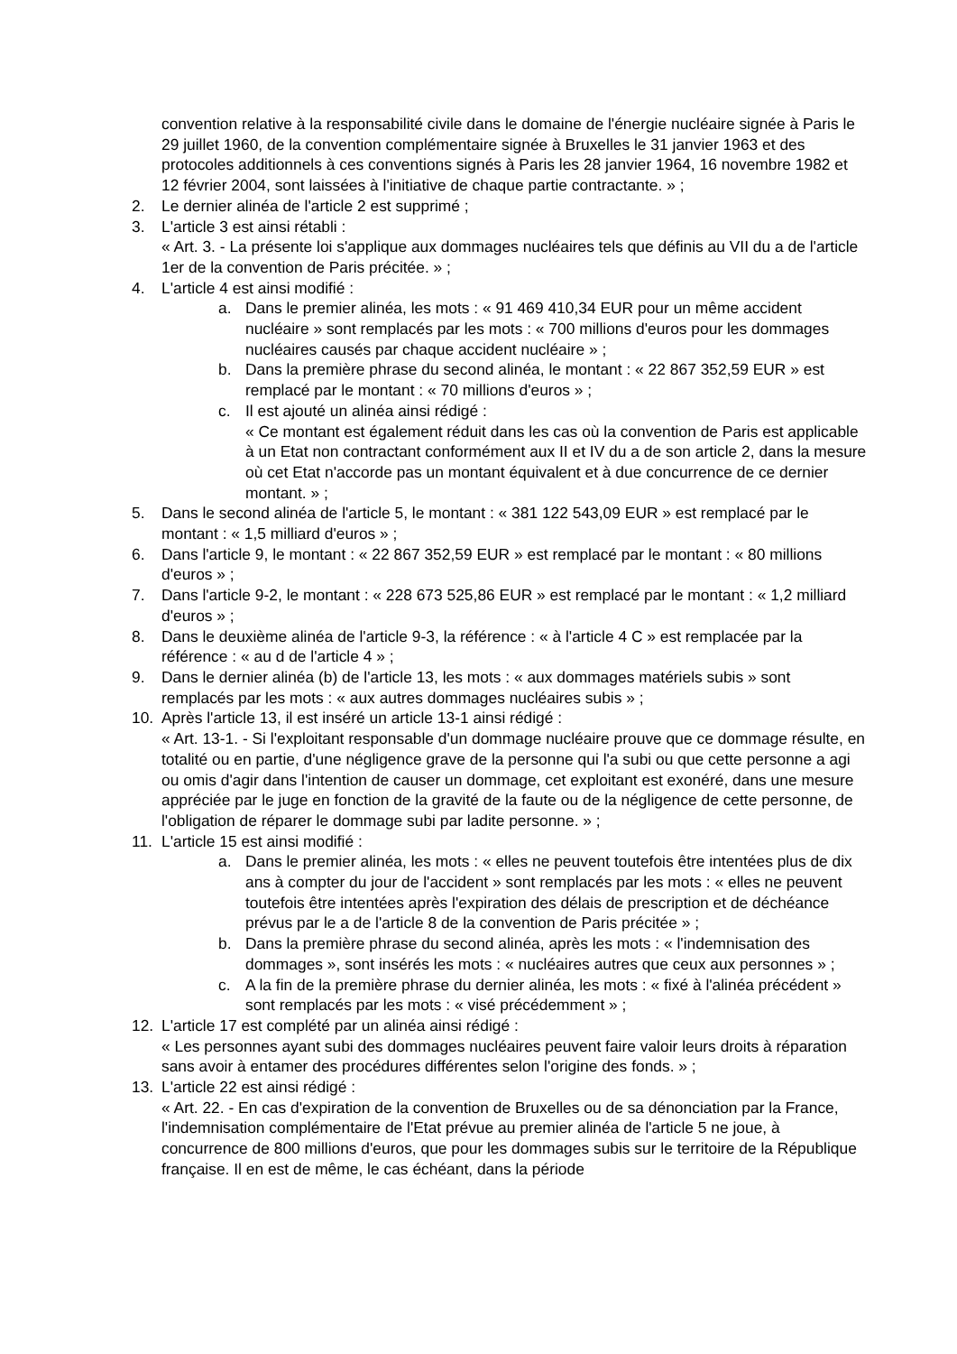convention relative à la responsabilité civile dans le domaine de l'énergie nucléaire signée à Paris le 29 juillet 1960, de la convention complémentaire signée à Bruxelles le 31 janvier 1963 et des protocoles additionnels à ces conventions signés à Paris les 28 janvier 1964, 16 novembre 1982 et 12 février 2004, sont laissées à l'initiative de chaque partie contractante. » ;
2. Le dernier alinéa de l'article 2 est supprimé ;
3. L'article 3 est ainsi rétabli :
« Art. 3. - La présente loi s'applique aux dommages nucléaires tels que définis au VII du a de l'article 1er de la convention de Paris précitée. » ;
4. L'article 4 est ainsi modifié :
a. Dans le premier alinéa, les mots : « 91 469 410,34 EUR pour un même accident nucléaire » sont remplacés par les mots : « 700 millions d'euros pour les dommages nucléaires causés par chaque accident nucléaire » ;
b. Dans la première phrase du second alinéa, le montant : « 22 867 352,59 EUR » est remplacé par le montant : « 70 millions d'euros » ;
c. Il est ajouté un alinéa ainsi rédigé :
« Ce montant est également réduit dans les cas où la convention de Paris est applicable à un Etat non contractant conformément aux II et IV du a de son article 2, dans la mesure où cet Etat n'accorde pas un montant équivalent et à due concurrence de ce dernier montant. » ;
5. Dans le second alinéa de l'article 5, le montant : « 381 122 543,09 EUR » est remplacé par le montant : « 1,5 milliard d'euros » ;
6. Dans l'article 9, le montant : « 22 867 352,59 EUR » est remplacé par le montant : « 80 millions d'euros » ;
7. Dans l'article 9-2, le montant : « 228 673 525,86 EUR » est remplacé par le montant : « 1,2 milliard d'euros » ;
8. Dans le deuxième alinéa de l'article 9-3, la référence : « à l'article 4 C » est remplacée par la référence : « au d de l'article 4 » ;
9. Dans le dernier alinéa (b) de l'article 13, les mots : « aux dommages matériels subis » sont remplacés par les mots : « aux autres dommages nucléaires subis » ;
10. Après l'article 13, il est inséré un article 13-1 ainsi rédigé :
« Art. 13-1. - Si l'exploitant responsable d'un dommage nucléaire prouve que ce dommage résulte, en totalité ou en partie, d'une négligence grave de la personne qui l'a subi ou que cette personne a agi ou omis d'agir dans l'intention de causer un dommage, cet exploitant est exonéré, dans une mesure appréciée par le juge en fonction de la gravité de la faute ou de la négligence de cette personne, de l'obligation de réparer le dommage subi par ladite personne. » ;
11. L'article 15 est ainsi modifié :
a. Dans le premier alinéa, les mots : « elles ne peuvent toutefois être intentées plus de dix ans à compter du jour de l'accident » sont remplacés par les mots : « elles ne peuvent toutefois être intentées après l'expiration des délais de prescription et de déchéance prévus par le a de l'article 8 de la convention de Paris précitée » ;
b. Dans la première phrase du second alinéa, après les mots : « l'indemnisation des dommages », sont insérés les mots : « nucléaires autres que ceux aux personnes » ;
c. A la fin de la première phrase du dernier alinéa, les mots : « fixé à l'alinéa précédent » sont remplacés par les mots : « visé précédemment » ;
12. L'article 17 est complété par un alinéa ainsi rédigé :
« Les personnes ayant subi des dommages nucléaires peuvent faire valoir leurs droits à réparation sans avoir à entamer des procédures différentes selon l'origine des fonds. » ;
13. L'article 22 est ainsi rédigé :
« Art. 22. - En cas d'expiration de la convention de Bruxelles ou de sa dénonciation par la France, l'indemnisation complémentaire de l'Etat prévue au premier alinéa de l'article 5 ne joue, à concurrence de 800 millions d'euros, que pour les dommages subis sur le territoire de la République française. Il en est de même, le cas échéant, dans la période